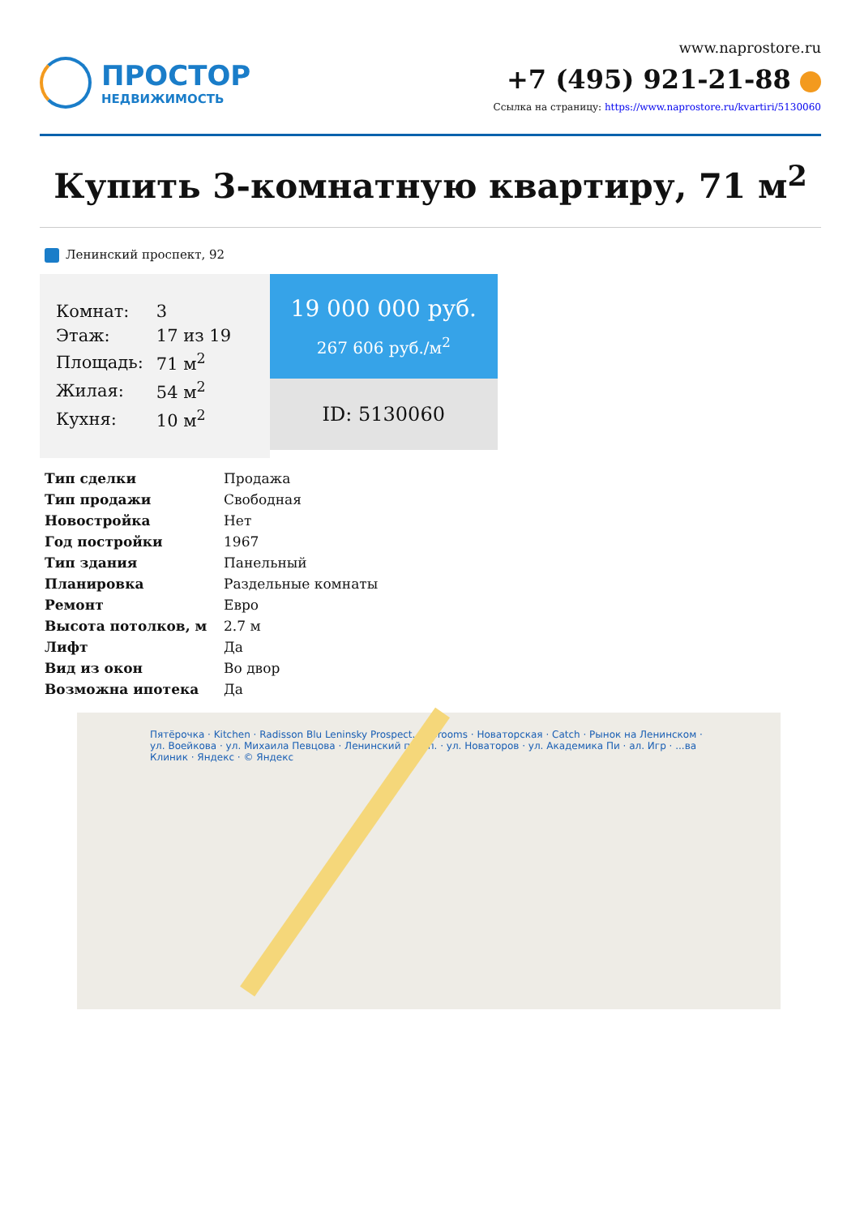ПРОСТОР
НЕДВИЖИМОСТЬ
www.naprostore.ru
+7 (495) 921-21-88
Ссылка на страницу: https://www.naprostore.ru/kvartiri/5130060
Купить 3-комнатную квартиру, 71 м<sup>2</sup>
Ленинский проспект, 92
| Комнат: | 3 |
| Этаж: | 17 из 19 |
| Площадь: | 71 м<sup>2</sup> |
| Жилая: | 54 м<sup>2</sup> |
| Кухня: | 10 м<sup>2</sup> |
19 000 000 руб.
267 606 руб./м<sup>2</sup>
ID: 5130060
| Тип сделки | Продажа |
| Тип продажи | Свободная |
| Новостройка | Нет |
| Год постройки | 1967 |
| Тип здания | Панельный |
| Планировка | Раздельные комнаты |
| Ремонт | Евро |
| Высота потолков, м | 2.7 м |
| Лифт | Да |
| Вид из окон | Во двор |
| Возможна ипотека | Да |
Пятёрочка · Kitchen · Radisson Blu Leninsky Prospect... · Brooms · Новаторская · Catch · Рынок на Ленинском · ул. Воейкова · ул. Михаила Певцова · Ленинский просп. · ул. Новаторов · ул. Академика Пи · ал. Игр · ...ва Клиник · Яндекс · © Яндекс